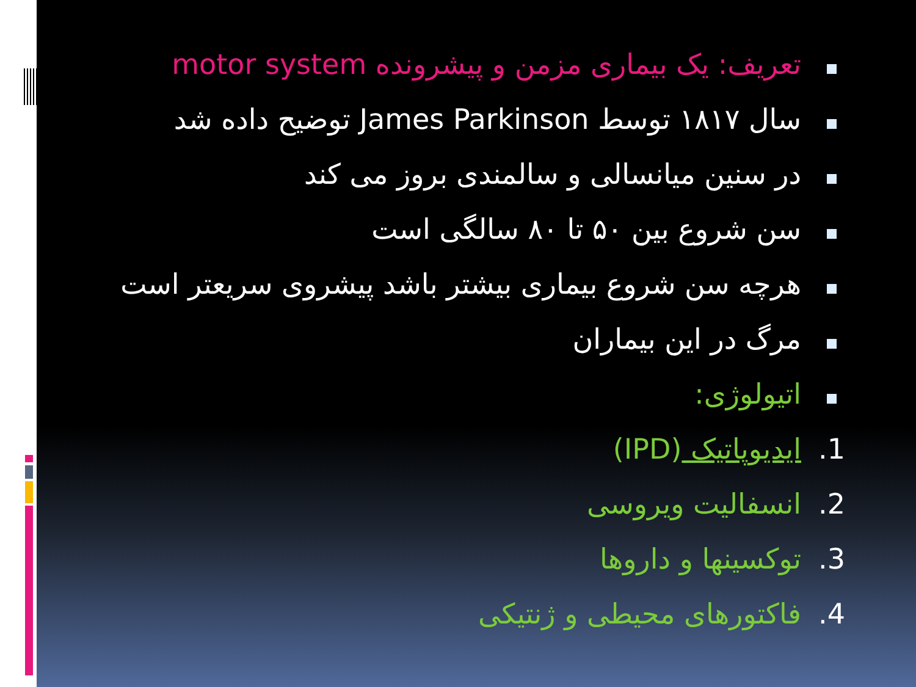تعریف: یک بیماری مزمن و پیشرونده motor system
سال ۱۸۱۷ توسط James Parkinson توضیح داده شد
در سنین میانسالی و سالمندی بروز می کند
سن شروع بین ۵۰ تا ۸۰ سالگی است
هرچه سن شروع بیماری بیشتر باشد پیشروی سریعتر است
مرگ در این بیماران
اتیولوژی:
1. ایدیوپاتیک (IPD)
2. انسفالیت ویروسی
3. توکسینها و داروها
4. فاکتورهای محیطی و ژنتیکی